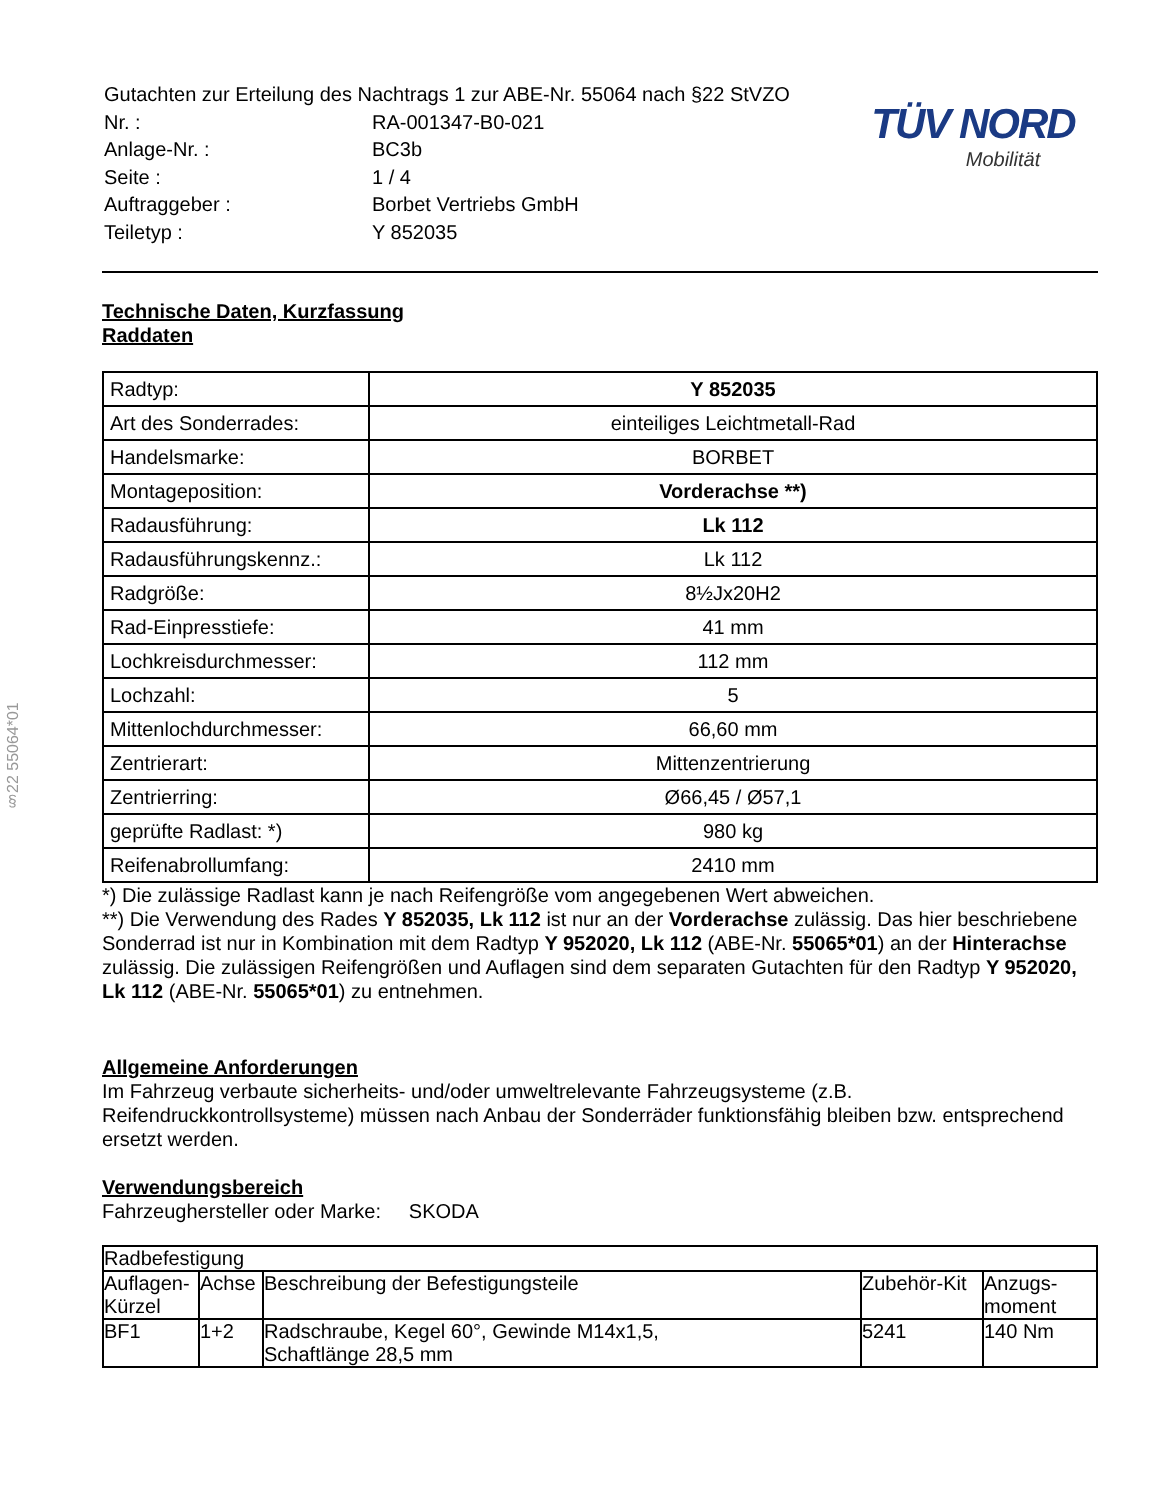§22 55064*01
| Gutachten zur Erteilung des Nachtrags 1 zur ABE-Nr. 55064 nach §22 StVZO | |
| Nr. : | RA-001347-B0-021 |
| Anlage-Nr. : | BC3b |
| Seite : | 1 / 4 |
| Auftraggeber : | Borbet Vertriebs GmbH |
| Teiletyp : | Y 852035 |
TÜV NORD
Mobilität
Technische Daten, Kurzfassung
Raddaten
| Radtyp: | Y 852035 |
| Art des Sonderrades: | einteiliges Leichtmetall-Rad |
| Handelsmarke: | BORBET |
| Montageposition: | Vorderachse **) |
| Radausführung: | Lk 112 |
| Radausführungskennz.: | Lk 112 |
| Radgröße: | 8½Jx20H2 |
| Rad-Einpresstiefe: | 41 mm |
| Lochkreisdurchmesser: | 112 mm |
| Lochzahl: | 5 |
| Mittenlochdurchmesser: | 66,60 mm |
| Zentrierart: | Mittenzentrierung |
| Zentrierring: | Ø66,45 / Ø57,1 |
| geprüfte Radlast: *) | 980 kg |
| Reifenabrollumfang: | 2410 mm |
*) Die zulässige Radlast kann je nach Reifengröße vom angegebenen Wert abweichen.
**) Die Verwendung des Rades Y 852035, Lk 112 ist nur an der Vorderachse zulässig. Das hier beschriebene Sonderrad ist nur in Kombination mit dem Radtyp Y 952020, Lk 112 (ABE-Nr. 55065*01) an der Hinterachse zulässig. Die zulässigen Reifengrößen und Auflagen sind dem separaten Gutachten für den Radtyp Y 952020, Lk 112 (ABE-Nr. 55065*01) zu entnehmen.
Allgemeine Anforderungen
Im Fahrzeug verbaute sicherheits- und/oder umweltrelevante Fahrzeugsysteme (z.B. Reifendruckkontrollsysteme) müssen nach Anbau der Sonderräder funktionsfähig bleiben bzw. entsprechend ersetzt werden.
Verwendungsbereich
Fahrzeughersteller oder Marke: SKODA
| Radbefestigung | | | | |
| --- | --- | --- | --- | --- |
| Auflagen-Kürzel | Achse | Beschreibung der Befestigungsteile | Zubehör-Kit | Anzugs-moment |
| BF1 | 1+2 | Radschraube, Kegel 60°, Gewinde M14x1,5, Schaftlänge 28,5 mm | 5241 | 140 Nm |